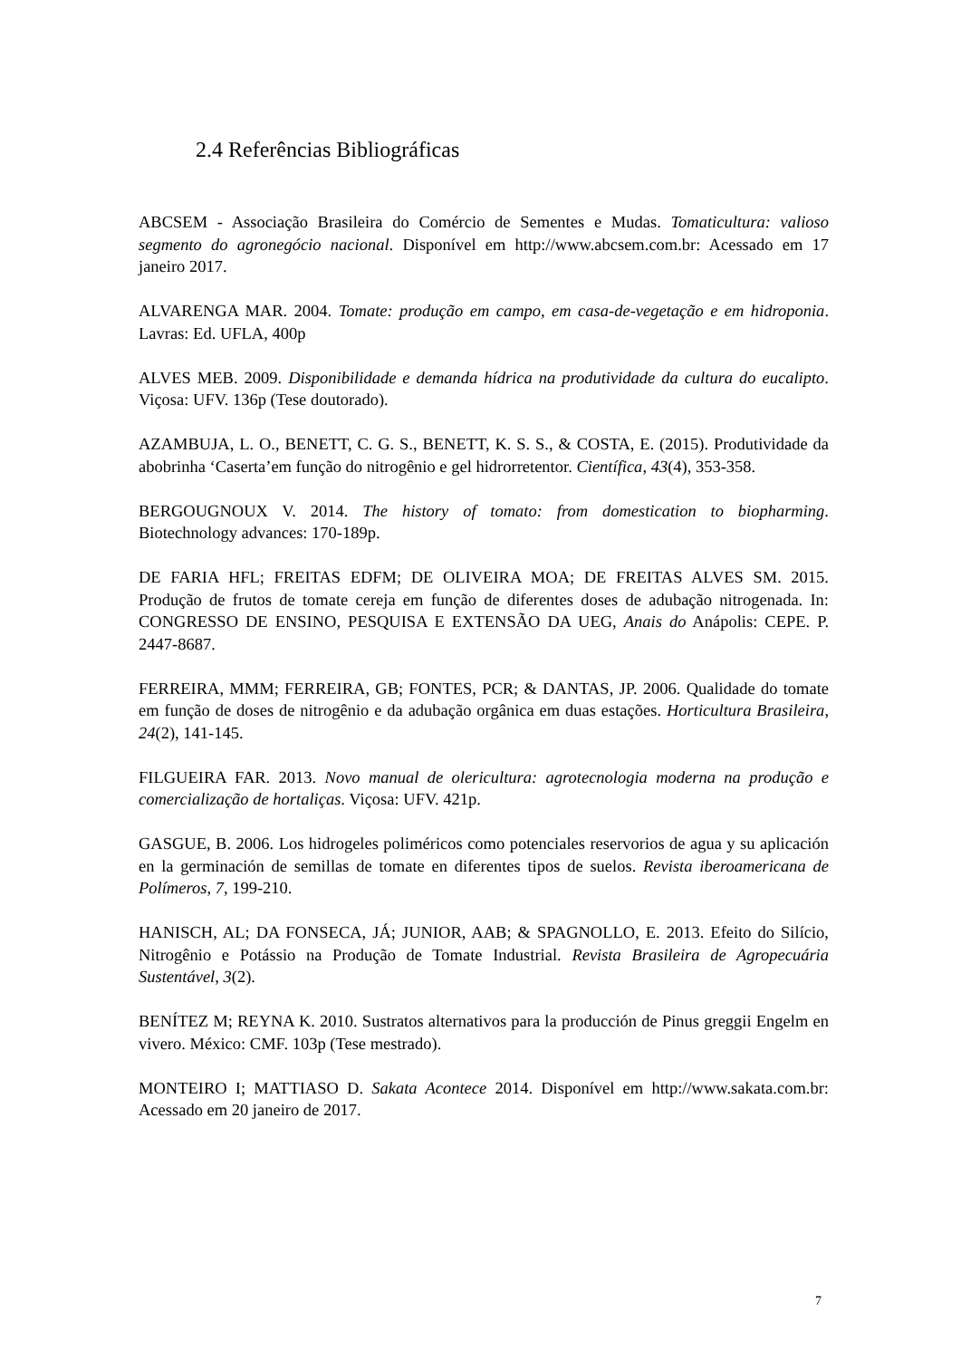2.4 Referências Bibliográficas
ABCSEM - Associação Brasileira do Comércio de Sementes e Mudas. Tomaticultura: valioso segmento do agronegócio nacional. Disponível em http://www.abcsem.com.br: Acessado em 17 janeiro 2017.
ALVARENGA MAR. 2004. Tomate: produção em campo, em casa-de-vegetação e em hidroponia. Lavras: Ed. UFLA, 400p
ALVES MEB. 2009. Disponibilidade e demanda hídrica na produtividade da cultura do eucalipto. Viçosa: UFV. 136p (Tese doutorado).
AZAMBUJA, L. O., BENETT, C. G. S., BENETT, K. S. S., & COSTA, E. (2015). Produtividade da abobrinha ‘Caserta’em função do nitrogênio e gel hidrorretentor. Científica, 43(4), 353-358.
BERGOUGNOUX V. 2014. The history of tomato: from domestication to biopharming. Biotechnology advances: 170-189p.
DE FARIA HFL; FREITAS EDFM; DE OLIVEIRA MOA; DE FREITAS ALVES SM. 2015. Produção de frutos de tomate cereja em função de diferentes doses de adubação nitrogenada. In: CONGRESSO DE ENSINO, PESQUISA E EXTENSÃO DA UEG, Anais do Anápolis: CEPE. P. 2447-8687.
FERREIRA, MMM; FERREIRA, GB; FONTES, PCR; & DANTAS, JP. 2006. Qualidade do tomate em função de doses de nitrogênio e da adubação orgânica em duas estações. Horticultura Brasileira, 24(2), 141-145.
FILGUEIRA FAR. 2013. Novo manual de olericultura: agrotecnologia moderna na produção e comercialização de hortaliças. Viçosa: UFV. 421p.
GASGUE, B. 2006. Los hidrogeles poliméricos como potenciales reservorios de agua y su aplicación en la germinación de semillas de tomate en diferentes tipos de suelos. Revista iberoamericana de Polímeros, 7, 199-210.
HANISCH, AL; DA FONSECA, JÁ; JUNIOR, AAB; & SPAGNOLLO, E. 2013. Efeito do Silício, Nitrogênio e Potássio na Produção de Tomate Industrial. Revista Brasileira de Agropecuária Sustentável, 3(2).
BENÍTEZ M; REYNA K. 2010. Sustratos alternativos para la producción de Pinus greggii Engelm en vivero. México: CMF. 103p (Tese mestrado).
MONTEIRO I; MATTIASO D. Sakata Acontece 2014. Disponível em http://www.sakata.com.br: Acessado em 20 janeiro de 2017.
7